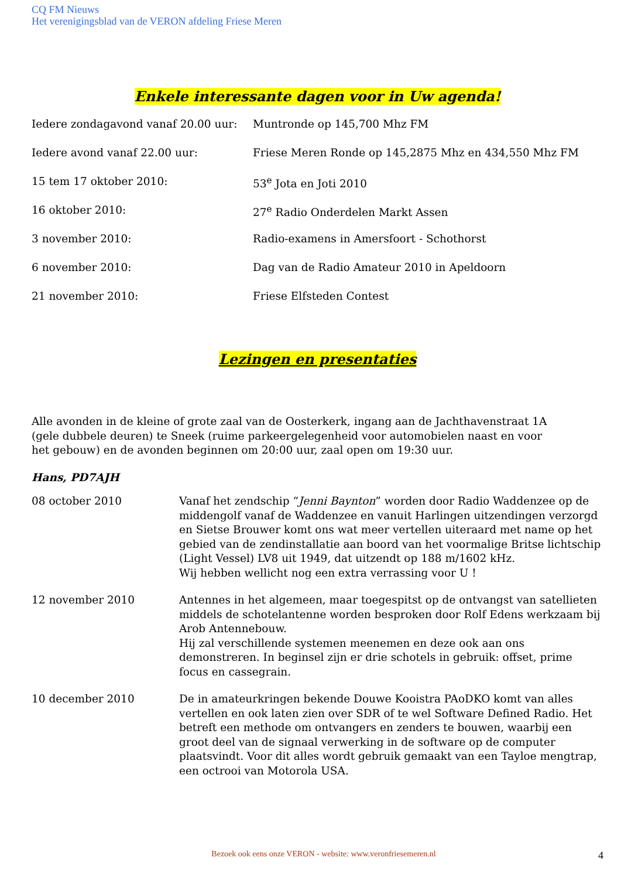CQ FM Nieuws
Het verenigingsblad van de VERON afdeling Friese Meren
Enkele interessante dagen voor in Uw agenda!
Iedere zondagavond vanaf 20.00 uur:
Muntronde op 145,700 Mhz FM
Iedere avond vanaf 22.00 uur: Friese Meren Ronde op 145,2875 Mhz en 434,550 Mhz FM
15 tem 17 oktober 2010: 53<sup>e</sup> Jota en Joti 2010
16 oktober 2010: 27<sup>e</sup> Radio Onderdelen Markt Assen
3 november 2010: Radio-examens in Amersfoort - Schothorst
6 november 2010: Dag van de Radio Amateur 2010 in Apeldoorn
21 november 2010: Friese Elfsteden Contest
Lezingen en presentaties
Alle avonden in de kleine of grote zaal van de Oosterkerk, ingang aan de Jachthavenstraat 1A
(gele dubbele deuren) te Sneek (ruime parkeergelegenheid voor automobielen naast en voor
het gebouw) en de avonden beginnen om 20:00 uur, zaal open om 19:30 uur.
Hans, PD7AJH
08 october 2010 Vanaf het zendschip “Jenni Baynton” worden door Radio Waddenzee op de middengolf vanaf de Waddenzee en vanuit Harlingen uitzendingen verzorgd en Sietse Brouwer komt ons wat meer vertellen uiteraard met name op het gebied van de zendinstallatie aan boord van het voormalige Britse lichtschip (Light Vessel) LV8 uit 1949, dat uitzendt op 188 m/1602 kHz.
Wij hebben wellicht nog een extra verrassing voor U !
12 november 2010 Antennes in het algemeen, maar toegespitst op de ontvangst van satellieten middels de schotelantenne worden besproken door Rolf Edens werkzaam bij Arob Antennebouw.
Hij zal verschillende systemen meenemen en deze ook aan ons demonstreren. In beginsel zijn er drie schotels in gebruik: offset, prime focus en cassegrain.
10 december 2010 De in amateurkringen bekende Douwe Kooistra PAoDKO komt van alles vertellen en ook laten zien over SDR of te wel Software Defined Radio. Het betreft een methode om ontvangers en zenders te bouwen, waarbij een groot deel van de signaal verwerking in de software op de computer plaatsvindt. Voor dit alles wordt gebruik gemaakt van een Tayloe mengtrap, een octrooi van Motorola USA.
Bezoek ook eens onze VERON - website: www.veronfriesemeren.nl
4